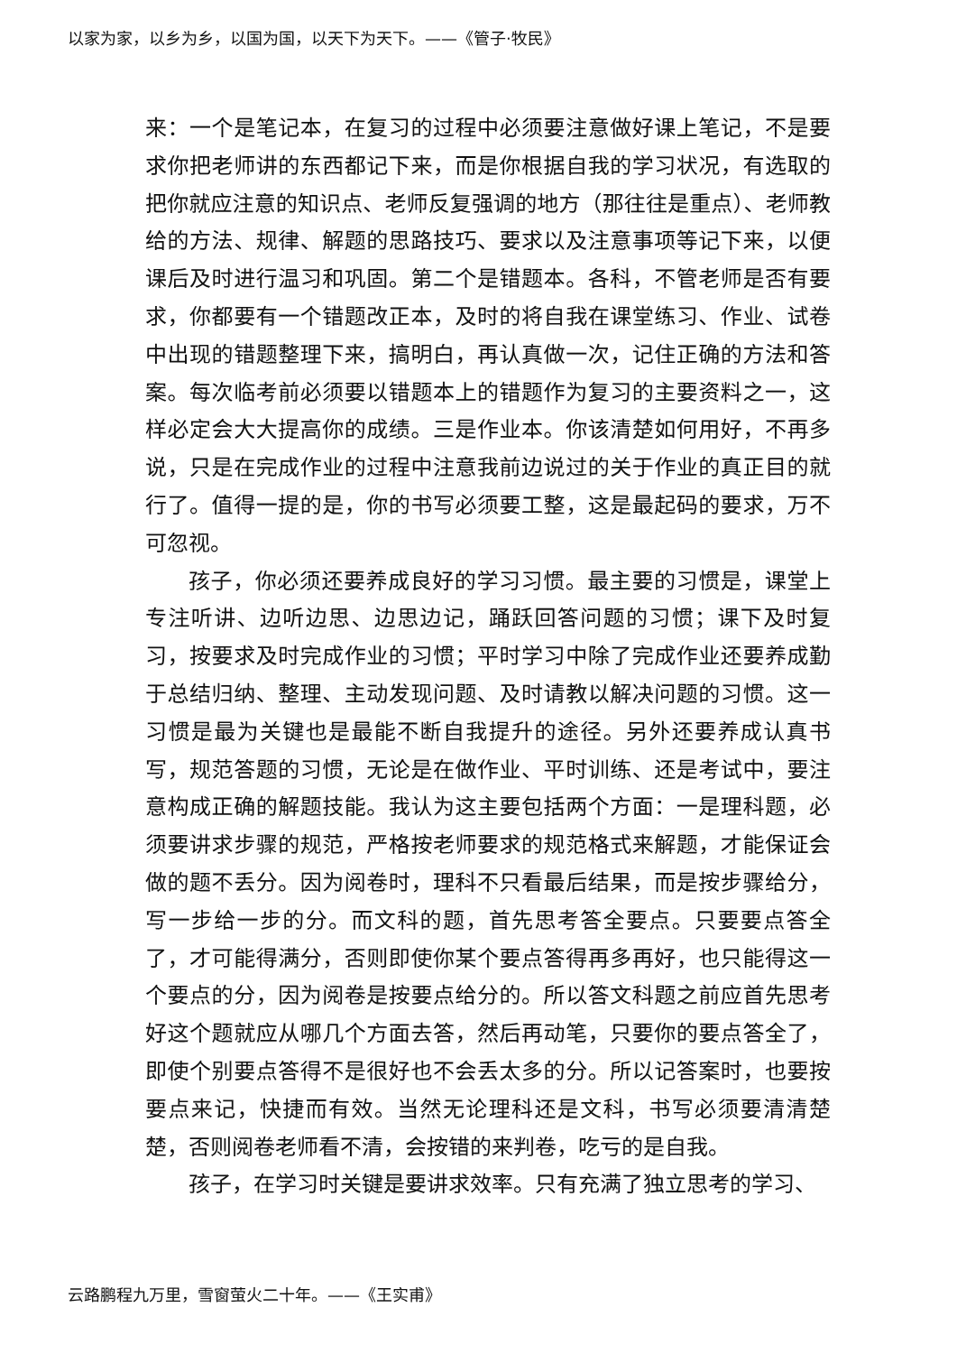以家为家，以乡为乡，以国为国，以天下为天下。——《管子·牧民》
来：一个是笔记本，在复习的过程中必须要注意做好课上笔记，不是要求你把老师讲的东西都记下来，而是你根据自我的学习状况，有选取的把你就应注意的知识点、老师反复强调的地方（那往往是重点）、老师教给的方法、规律、解题的思路技巧、要求以及注意事项等记下来，以便课后及时进行温习和巩固。第二个是错题本。各科，不管老师是否有要求，你都要有一个错题改正本，及时的将自我在课堂练习、作业、试卷中出现的错题整理下来，搞明白，再认真做一次，记住正确的方法和答案。每次临考前必须要以错题本上的错题作为复习的主要资料之一，这样必定会大大提高你的成绩。三是作业本。你该清楚如何用好，不再多说，只是在完成作业的过程中注意我前边说过的关于作业的真正目的就行了。值得一提的是，你的书写必须要工整，这是最起码的要求，万不可忽视。
孩子，你必须还要养成良好的学习习惯。最主要的习惯是，课堂上专注听讲、边听边思、边思边记，踊跃回答问题的习惯；课下及时复习，按要求及时完成作业的习惯；平时学习中除了完成作业还要养成勤于总结归纳、整理、主动发现问题、及时请教以解决问题的习惯。这一习惯是最为关键也是最能不断自我提升的途径。另外还要养成认真书写，规范答题的习惯，无论是在做作业、平时训练、还是考试中，要注意构成正确的解题技能。我认为这主要包括两个方面：一是理科题，必须要讲求步骤的规范，严格按老师要求的规范格式来解题，才能保证会做的题不丢分。因为阅卷时，理科不只看最后结果，而是按步骤给分，写一步给一步的分。而文科的题，首先思考答全要点。只要要点答全了，才可能得满分，否则即使你某个要点答得再多再好，也只能得这一个要点的分，因为阅卷是按要点给分的。所以答文科题之前应首先思考好这个题就应从哪几个方面去答，然后再动笔，只要你的要点答全了，即使个别要点答得不是很好也不会丢太多的分。所以记答案时，也要按要点来记，快捷而有效。当然无论理科还是文科，书写必须要清清楚楚，否则阅卷老师看不清，会按错的来判卷，吃亏的是自我。
孩子，在学习时关键是要讲求效率。只有充满了独立思考的学习、
云路鹏程九万里，雪窗萤火二十年。——《王实甫》